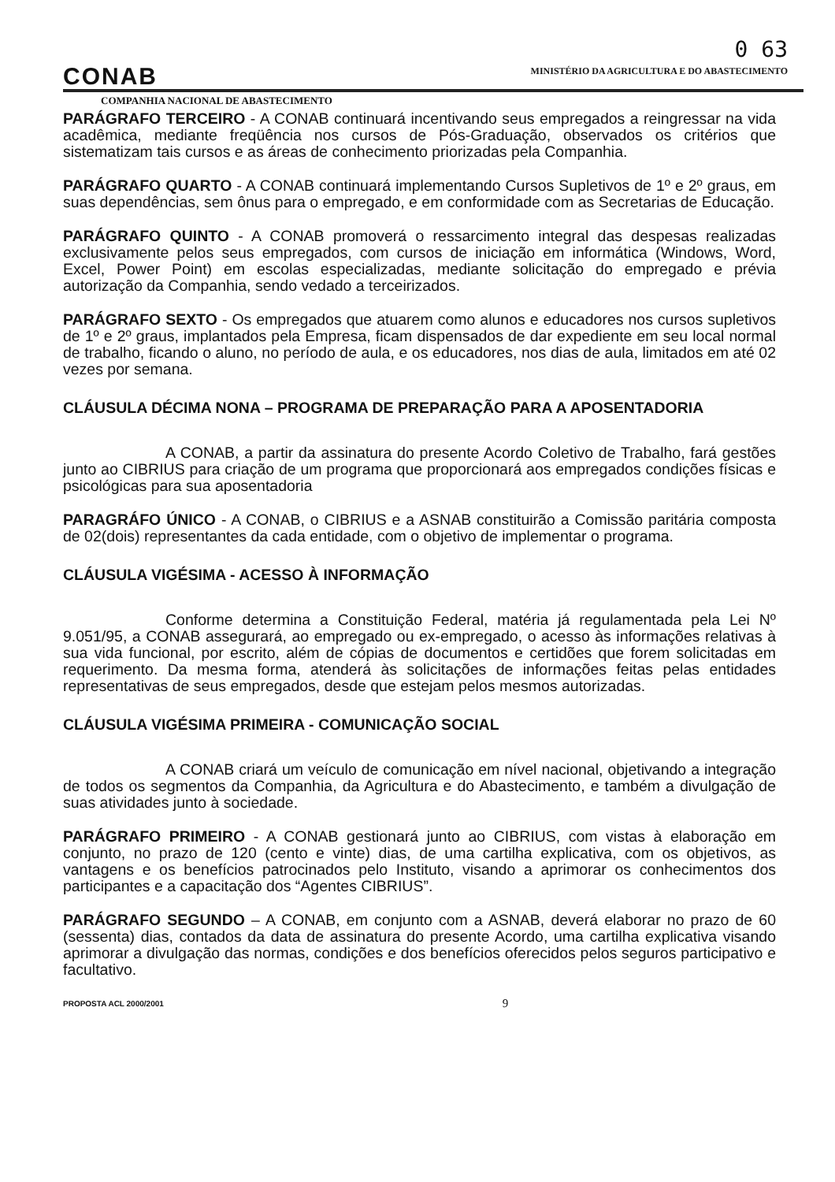0 63
CONAB
MINISTÉRIO DA AGRICULTURA E DO ABASTECIMENTO
COMPANHIA NACIONAL DE ABASTECIMENTO
PARÁGRAFO TERCEIRO - A CONAB continuará incentivando seus empregados a reingressar na vida acadêmica, mediante freqüência nos cursos de Pós-Graduação, observados os critérios que sistematizam tais cursos e as áreas de conhecimento priorizadas pela Companhia.
PARÁGRAFO QUARTO - A CONAB continuará implementando Cursos Supletivos de 1º e 2º graus, em suas dependências, sem ônus para o empregado, e em conformidade com as Secretarias de Educação.
PARÁGRAFO QUINTO - A CONAB promoverá o ressarcimento integral das despesas realizadas exclusivamente pelos seus empregados, com cursos de iniciação em informática (Windows, Word, Excel, Power Point) em escolas especializadas, mediante solicitação do empregado e prévia autorização da Companhia, sendo vedado a terceirizados.
PARÁGRAFO SEXTO - Os empregados que atuarem como alunos e educadores nos cursos supletivos de 1º e 2º graus, implantados pela Empresa, ficam dispensados de dar expediente em seu local normal de trabalho, ficando o aluno, no período de aula, e os educadores, nos dias de aula, limitados em até 02 vezes por semana.
CLÁUSULA DÉCIMA NONA – PROGRAMA DE PREPARAÇÃO PARA A APOSENTADORIA
A CONAB, a partir da assinatura do presente Acordo Coletivo de Trabalho, fará gestões junto ao CIBRIUS para criação de um programa que proporcionará aos empregados condições físicas e psicológicas para sua aposentadoria
PARAGRÁFO ÚNICO - A CONAB, o CIBRIUS e a ASNAB constituirão a Comissão paritária composta de 02(dois) representantes da cada entidade, com o objetivo de implementar o programa.
CLÁUSULA VIGÉSIMA - ACESSO À INFORMAÇÃO
Conforme determina a Constituição Federal, matéria já regulamentada pela Lei Nº 9.051/95, a CONAB assegurará, ao empregado ou ex-empregado, o acesso às informações relativas à sua vida funcional, por escrito, além de cópias de documentos e certidões que forem solicitadas em requerimento. Da mesma forma, atenderá às solicitações de informações feitas pelas entidades representativas de seus empregados, desde que estejam pelos mesmos autorizadas.
CLÁUSULA VIGÉSIMA PRIMEIRA - COMUNICAÇÃO SOCIAL
A CONAB criará um veículo de comunicação em nível nacional, objetivando a integração de todos os segmentos da Companhia, da Agricultura e do Abastecimento, e também a divulgação de suas atividades junto à sociedade.
PARÁGRAFO PRIMEIRO - A CONAB gestionará junto ao CIBRIUS, com vistas à elaboração em conjunto, no prazo de 120 (cento e vinte) dias, de uma cartilha explicativa, com os objetivos, as vantagens e os benefícios patrocinados pelo Instituto, visando a aprimorar os conhecimentos dos participantes e a capacitação dos “Agentes CIBRIUS”.
PARÁGRAFO SEGUNDO – A CONAB, em conjunto com a ASNAB, deverá elaborar no prazo de 60 (sessenta) dias, contados da data de assinatura do presente Acordo, uma cartilha explicativa visando aprimorar a divulgação das normas, condições e dos benefícios oferecidos pelos seguros participativo e facultativo.
PROPOSTA ACL 2000/2001 9